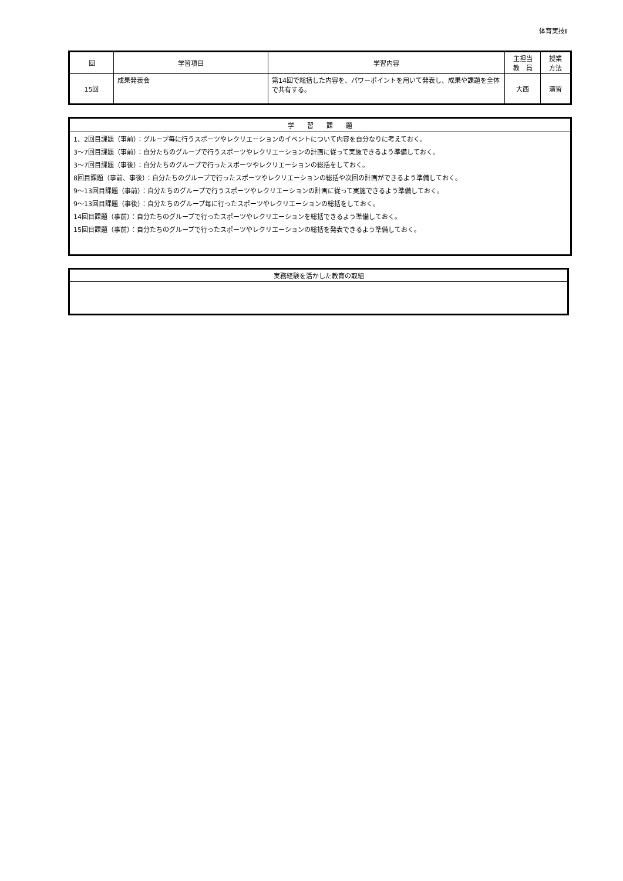体育実技Ⅱ
| 回 | 学習項目 | 学習内容 | 主担当 教 員 | 授業 方法 |
| --- | --- | --- | --- | --- |
| 15回 | 成果発表会 | 第14回で総括した内容を、パワーポイントを用いて発表し、成果や課題を全体で共有する。 | 大西 | 演習 |
| 学 習 課 題 |
| 1、2回目課題（事前）：グループ毎に行うスポーツやレクリエーションのイベントについて内容を自分なりに考えておく。 |
| 3～7回目課題（事前）：自分たちのグループで行うスポーツやレクリエーションの計画に従って実施できるよう準備しておく。 |
| 3～7回目課題（事後）：自分たちのグループで行ったスポーツやレクリエーションの総括をしておく。 |
| 8回目課題（事前、事後）：自分たちのグループで行ったスポーツやレクリエーションの総括や次回の計画ができるよう準備しておく。 |
| 9～13回目課題（事前）：自分たちのグループで行うスポーツやレクリエーションの計画に従って実施できるよう準備しておく。 |
| 9～13回目課題（事後）：自分たちのグループ毎に行ったスポーツやレクリエーションの総括をしておく。 |
| 14回目課題（事前）：自分たちのグループで行ったスポーツやレクリエーションを総括できるよう準備しておく。 |
| 15回目課題（事前）：自分たちのグループで行ったスポーツやレクリエーションの総括を発表できるよう準備しておく。 |
| 実務経験を活かした教育の取組 |